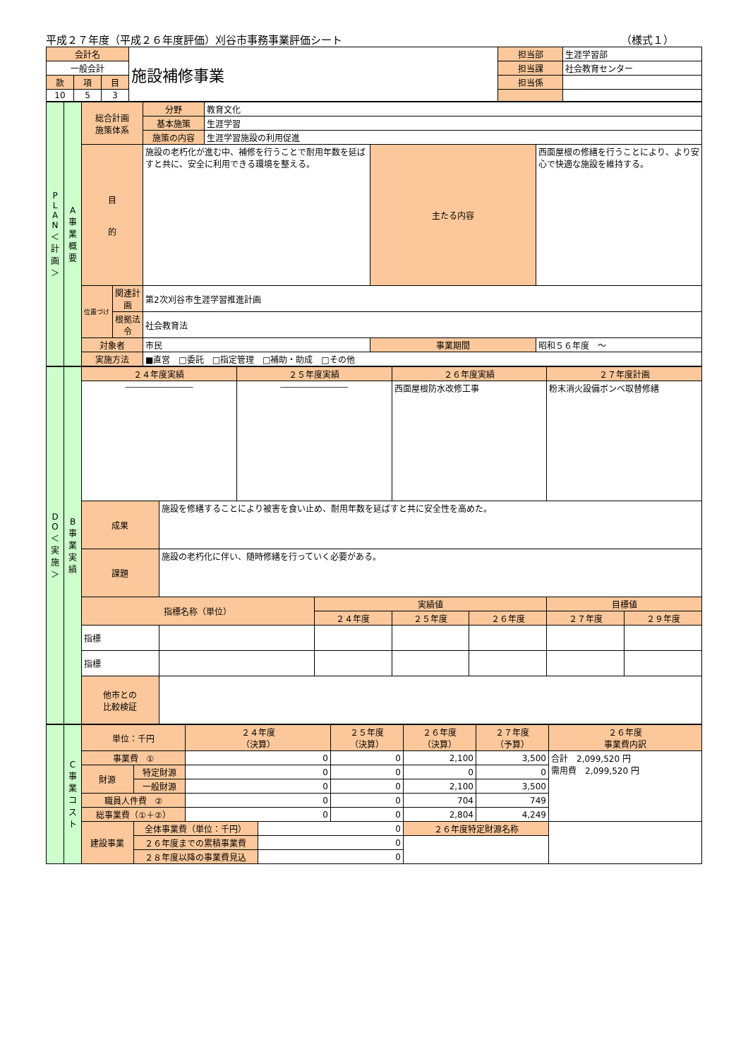平成２７年度（平成２６年度評価）刈谷市事務事業評価シート （様式１）
| 会計名 | | | 施設補修事業 | 担当部 | 生涯学習部 |
| 一般会計 | | | | 担当課 | 社会教育センター |
| 款 | 項 | 目 | | 担当係 | |
| 10 | 5 | 3 | | | |
| P L A N ＜ 計 画 ＞ | A 事 業 概 要 | 総合計画 施策体系 | | 分野 | 教育文化 | | |
| | | | | 基本施策 | 生涯学習 | | |
| | | | | 施策の内容 | 生涯学習施設の利用促進 | | |
| | | 目 的 | | 施設の老朽化が進む中、補修を行うことで耐用年数を延ばすと共に、安全に利用できる環境を整える。 | | 主たる内容 | 西面屋根の修繕を行うことにより、より安心で快適な施設を維持する。 |
| | | 位置づけ | 関連計画 | 第2次刈谷市生涯学習推進計画 | | | |
| | | | 根拠法令 | 社会教育法 | | | |
| | | 対象者 | | 市民 | | 事業期間 | 昭和５６年度 ～ |
| | | 実施方法 | | ■直営 □委託 □指定管理 □補助・助成 □その他 | | | |
| D O ＜ 実 施 ＞ | B 事 業 実 績 | ２４年度実績 | | ２５年度実績 | | ２６年度実績 | | ２７年度計画 | |
| | | ―――――――― | | ―――――――― | | 西面屋根防水改修工事 | | 粉末消火設備ボンベ取替修繕 | |
| | | 成果 | 施設を修繕することにより被害を食い止め、耐用年数を延ばすと共に安全性を高めた。 | | | | | | |
| | | 課題 | 施設の老朽化に伴い、随時修繕を行っていく必要がある。 | | | | | | |
| | | 指標名称（単位） | | | 実績値 | | | 目標値 | |
| | | | | | ２４年度 | ２５年度 | ２６年度 | ２７年度 | ２９年度 |
| | | 指標 | | | | | | | |
| | | 指標 | | | | | | | |
| | | 他市との 比較検証 | | | | | | | |
| | C 事 業 コ ス ト | 単位：千円 | | ２４年度 （決算） | | ２５年度 （決算） | ２６年度 （決算） | ２７年度 （予算） | ２６年度 事業費内訳 |
| | | 事業費 ① | | 0 | | 0 | 2,100 | 3,500 | 合計 2,099,520 円 需用費 2,099,520 円 |
| | | 財源 | 特定財源 | 0 | | 0 | 0 | 0 | |
| | | | 一般財源 | 0 | | 0 | 2,100 | 3,500 | |
| | | 職員人件費 ② | | 0 | | 0 | 704 | 749 | |
| | | 総事業費（①＋②） | | 0 | | 0 | 2,804 | 4,249 | |
| | | 建設事業 | 全体事業費（単位：千円） | | 0 | | ２６年度特定財源名称 | | |
| | | | ２６年度までの累積事業費 | | 0 | | | | |
| | | | ２８年度以降の事業費見込 | | 0 | | | | |